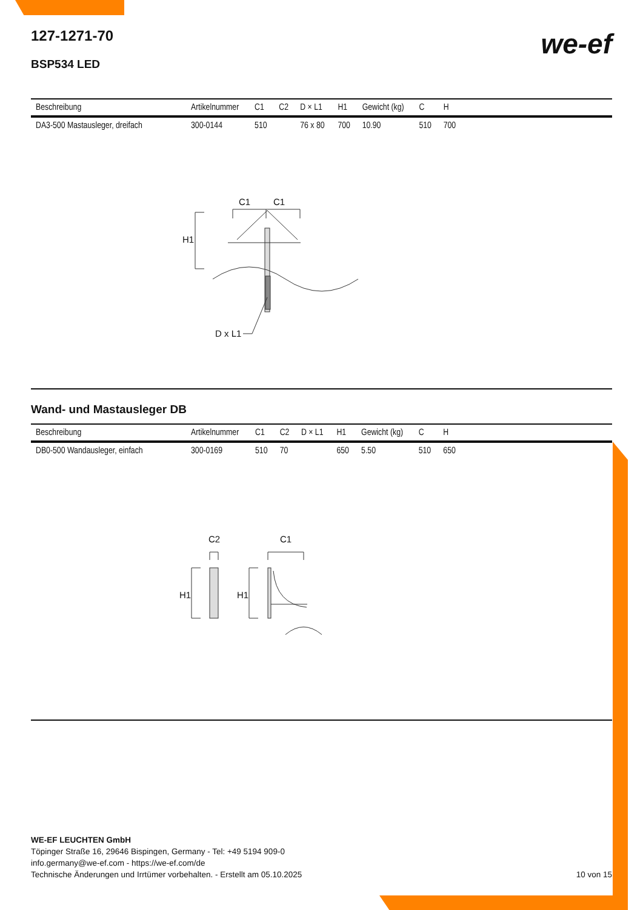we-ef
127-1271-70
BSP534 LED
| Beschreibung | Artikelnummer | C1 | C2 | D × L1 | H1 | Gewicht (kg) | C | H | |
| --- | --- | --- | --- | --- | --- | --- | --- | --- | --- |
| DA3-500 Mastausleger, dreifach | 300-0144 | 510 | | 76 x 80 | 700 | 10.90 | 510 | 700 | |
C1
C1
H1
D x L1
Wand- und Mastausleger DB
| Beschreibung | Artikelnummer | C1 | C2 | D × L1 | H1 | Gewicht (kg) | C | H | |
| --- | --- | --- | --- | --- | --- | --- | --- | --- | --- |
| DB0-500 Wandausleger, einfach | 300-0169 | 510 | 70 | | 650 | 5.50 | 510 | 650 | |
C2
C1
H1
H1
WE-EF LEUCHTEN GmbH
Töpinger Straße 16, 29646 Bispingen, Germany - Tel: +49 5194 909-0
info.germany@we-ef.com - https://we-ef.com/de
Technische Änderungen und Irrtümer vorbehalten. - Erstellt am 05.10.2025 10 von 15